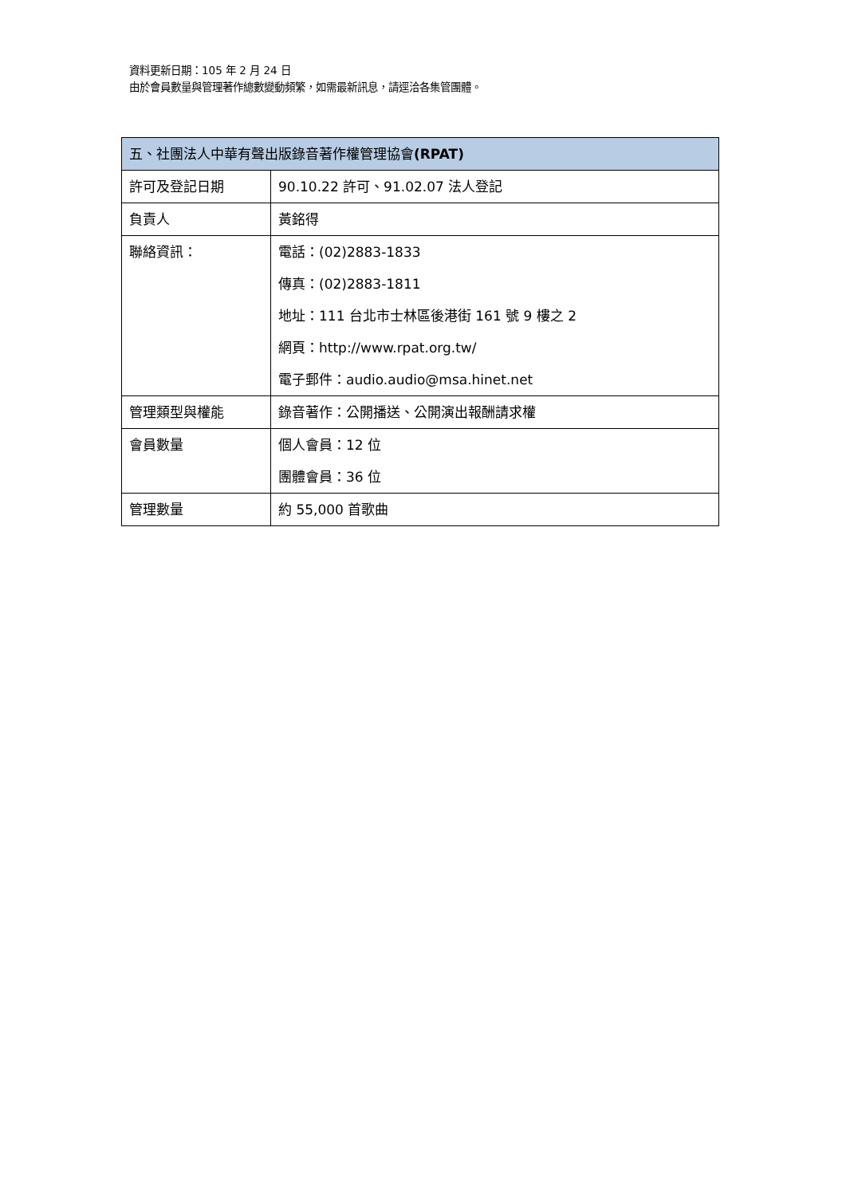資料更新日期：105 年 2 月 24 日
由於會員數量與管理著作總數變動頻繁，如需最新訊息，請逕洽各集管團體。
| 五、社團法人中華有聲出版錄音著作權管理協會 (RPAT) | |
| --- | --- |
| 許可及登記日期 | 90.10.22 許可、91.02.07 法人登記 |
| 負責人 | 黃銘得 |
| 聯絡資訊： | 電話：(02)2883-1833 傳真：(02)2883-1811 地址：111 台北市士林區後港街 161 號 9 樓之 2 網頁：http://www.rpat.org.tw/ 電子郵件：audio.audio@msa.hinet.net |
| 管理類型與權能 | 錄音著作：公開播送、公開演出報酬請求權 |
| 會員數量 | 個人會員：12 位 團體會員：36 位 |
| 管理數量 | 約 55,000 首歌曲 |